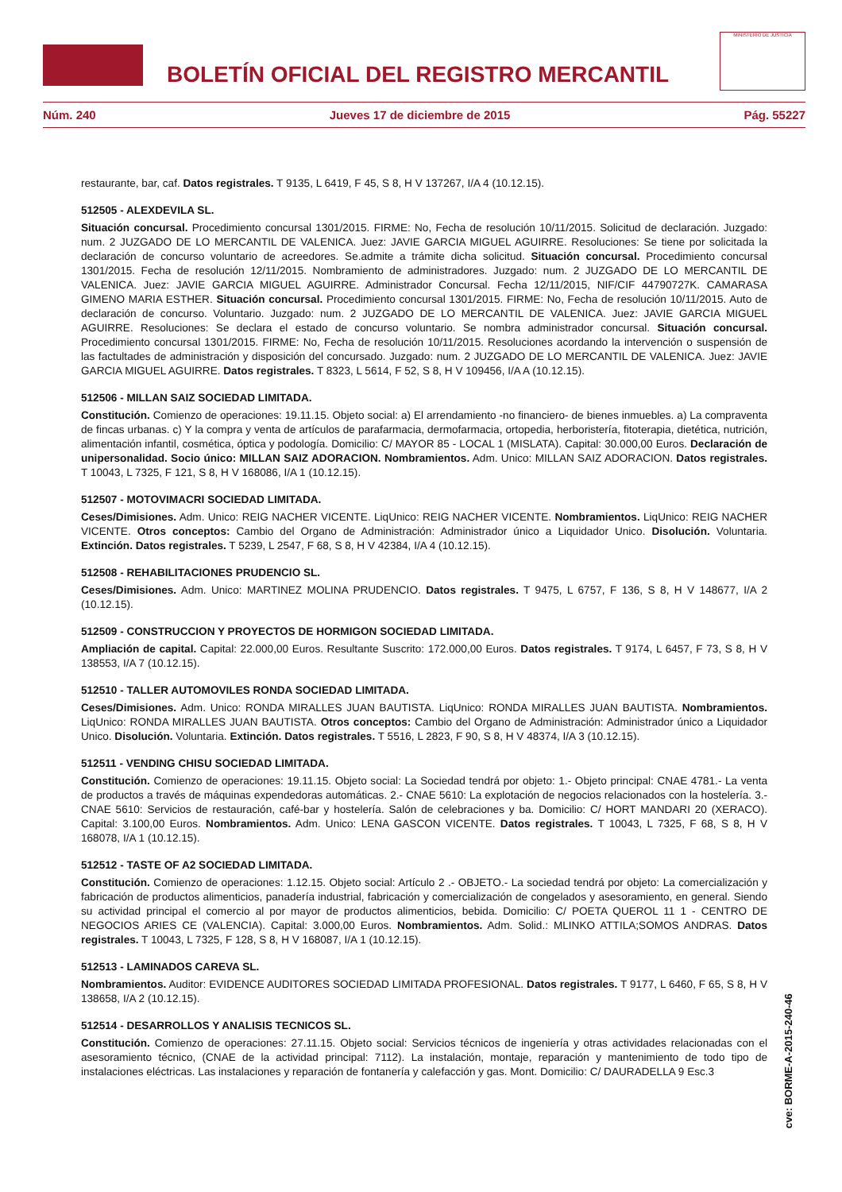BOLETÍN OFICIAL DEL REGISTRO MERCANTIL
MINISTERIO DE JUSTICIA
Núm. 240 Jueves 17 de diciembre de 2015 Pág. 55227
restaurante, bar, caf. Datos registrales. T 9135, L 6419, F 45, S 8, H V 137267, I/A 4 (10.12.15).
512505 - ALEXDEVILA SL.
Situación concursal. Procedimiento concursal 1301/2015. FIRME: No, Fecha de resolución 10/11/2015. Solicitud de declaración. Juzgado: num. 2 JUZGADO DE LO MERCANTIL DE VALENICA. Juez: JAVIE GARCIA MIGUEL AGUIRRE. Resoluciones: Se tiene por solicitada la declaración de concurso voluntario de acreedores. Se.admite a trámite dicha solicitud. Situación concursal. Procedimiento concursal 1301/2015. Fecha de resolución 12/11/2015. Nombramiento de administradores. Juzgado: num. 2 JUZGADO DE LO MERCANTIL DE VALENICA. Juez: JAVIE GARCIA MIGUEL AGUIRRE. Administrador Concursal. Fecha 12/11/2015, NIF/CIF 44790727K. CAMARASA GIMENO MARIA ESTHER. Situación concursal. Procedimiento concursal 1301/2015. FIRME: No, Fecha de resolución 10/11/2015. Auto de declaración de concurso. Voluntario. Juzgado: num. 2 JUZGADO DE LO MERCANTIL DE VALENICA. Juez: JAVIE GARCIA MIGUEL AGUIRRE. Resoluciones: Se declara el estado de concurso voluntario. Se nombra administrador concursal. Situación concursal. Procedimiento concursal 1301/2015. FIRME: No, Fecha de resolución 10/11/2015. Resoluciones acordando la intervención o suspensión de las factultades de administración y disposición del concursado. Juzgado: num. 2 JUZGADO DE LO MERCANTIL DE VALENICA. Juez: JAVIE GARCIA MIGUEL AGUIRRE. Datos registrales. T 8323, L 5614, F 52, S 8, H V 109456, I/A A (10.12.15).
512506 - MILLAN SAIZ SOCIEDAD LIMITADA.
Constitución. Comienzo de operaciones: 19.11.15. Objeto social: a) El arrendamiento -no financiero- de bienes inmuebles. a) La compraventa de fincas urbanas. c) Y la compra y venta de artículos de parafarmacia, dermofarmacia, ortopedia, herboristería, fitoterapia, dietética, nutrición, alimentación infantil, cosmética, óptica y podología. Domicilio: C/ MAYOR 85 - LOCAL 1 (MISLATA). Capital: 30.000,00 Euros. Declaración de unipersonalidad. Socio único: MILLAN SAIZ ADORACION. Nombramientos. Adm. Unico: MILLAN SAIZ ADORACION. Datos registrales. T 10043, L 7325, F 121, S 8, H V 168086, I/A 1 (10.12.15).
512507 - MOTOVIMACRI SOCIEDAD LIMITADA.
Ceses/Dimisiones. Adm. Unico: REIG NACHER VICENTE. LiqUnico: REIG NACHER VICENTE. Nombramientos. LiqUnico: REIG NACHER VICENTE. Otros conceptos: Cambio del Organo de Administración: Administrador único a Liquidador Unico. Disolución. Voluntaria. Extinción. Datos registrales. T 5239, L 2547, F 68, S 8, H V 42384, I/A 4 (10.12.15).
512508 - REHABILITACIONES PRUDENCIO SL.
Ceses/Dimisiones. Adm. Unico: MARTINEZ MOLINA PRUDENCIO. Datos registrales. T 9475, L 6757, F 136, S 8, H V 148677, I/A 2 (10.12.15).
512509 - CONSTRUCCION Y PROYECTOS DE HORMIGON SOCIEDAD LIMITADA.
Ampliación de capital. Capital: 22.000,00 Euros. Resultante Suscrito: 172.000,00 Euros. Datos registrales. T 9174, L 6457, F 73, S 8, H V 138553, I/A 7 (10.12.15).
512510 - TALLER AUTOMOVILES RONDA SOCIEDAD LIMITADA.
Ceses/Dimisiones. Adm. Unico: RONDA MIRALLES JUAN BAUTISTA. LiqUnico: RONDA MIRALLES JUAN BAUTISTA. Nombramientos. LiqUnico: RONDA MIRALLES JUAN BAUTISTA. Otros conceptos: Cambio del Organo de Administración: Administrador único a Liquidador Unico. Disolución. Voluntaria. Extinción. Datos registrales. T 5516, L 2823, F 90, S 8, H V 48374, I/A 3 (10.12.15).
512511 - VENDING CHISU SOCIEDAD LIMITADA.
Constitución. Comienzo de operaciones: 19.11.15. Objeto social: La Sociedad tendrá por objeto: 1.- Objeto principal: CNAE 4781.- La venta de productos a través de máquinas expendedoras automáticas. 2.- CNAE 5610: La explotación de negocios relacionados con la hostelería. 3.- CNAE 5610: Servicios de restauración, café-bar y hostelería. Salón de celebraciones y ba. Domicilio: C/ HORT MANDARI 20 (XERACO). Capital: 3.100,00 Euros. Nombramientos. Adm. Unico: LENA GASCON VICENTE. Datos registrales. T 10043, L 7325, F 68, S 8, H V 168078, I/A 1 (10.12.15).
512512 - TASTE OF A2 SOCIEDAD LIMITADA.
Constitución. Comienzo de operaciones: 1.12.15. Objeto social: Artículo 2 .- OBJETO.- La sociedad tendrá por objeto: La comercialización y fabricación de productos alimenticios, panadería industrial, fabricación y comercialización de congelados y asesoramiento, en general. Siendo su actividad principal el comercio al por mayor de productos alimenticios, bebida. Domicilio: C/ POETA QUEROL 11 1 - CENTRO DE NEGOCIOS ARIES CE (VALENCIA). Capital: 3.000,00 Euros. Nombramientos. Adm. Solid.: MLINKO ATTILA;SOMOS ANDRAS. Datos registrales. T 10043, L 7325, F 128, S 8, H V 168087, I/A 1 (10.12.15).
512513 - LAMINADOS CAREVA SL.
Nombramientos. Auditor: EVIDENCE AUDITORES SOCIEDAD LIMITADA PROFESIONAL. Datos registrales. T 9177, L 6460, F 65, S 8, H V 138658, I/A 2 (10.12.15).
512514 - DESARROLLOS Y ANALISIS TECNICOS SL.
Constitución. Comienzo de operaciones: 27.11.15. Objeto social: Servicios técnicos de ingeniería y otras actividades relacionadas con el asesoramiento técnico, (CNAE de la actividad principal: 7112). La instalación, montaje, reparación y mantenimiento de todo tipo de instalaciones eléctricas. Las instalaciones y reparación de fontanería y calefacción y gas. Mont. Domicilio: C/ DAURADELLA 9 Esc.3
cve: BORME-A-2015-240-46